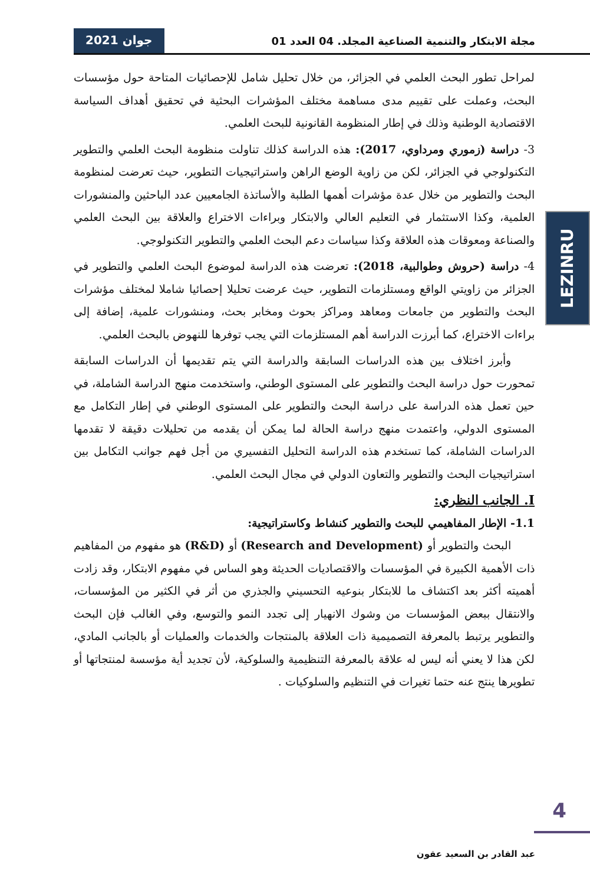مجلة الابتكار والتنمية الصناعية المجلد. 04 العدد 01 جوان 2021
LEZINRU
لمراحل تطور البحث العلمي في الجزائر، من خلال تحليل شامل للإحصائيات المتاحة حول مؤسسات البحث، وعملت على تقييم مدى مساهمة مختلف المؤشرات البحثية في تحقيق أهداف السياسة الاقتصادية الوطنية وذلك في إطار المنظومة القانونية للبحث العلمي.
3- دراسة (زموري ومرداوي، 2017): هذه الدراسة كذلك تناولت منظومة البحث العلمي والتطوير التكنولوجي في الجزائر، لكن من زاوية الوضع الراهن واستراتيجيات التطوير، حيث تعرضت لمنظومة البحث والتطوير من خلال عدة مؤشرات أهمها الطلبة والأساتذة الجامعيين عدد الباحثين والمنشورات العلمية، وكذا الاستثمار في التعليم العالي والابتكار وبراءات الاختراع والعلاقة بين البحث العلمي والصناعة ومعوقات هذه العلاقة وكذا سياسات دعم البحث العلمي والتطوير التكنولوجي.
4- دراسة (حروش وطوالبية، 2018): تعرضت هذه الدراسة لموضوع البحث العلمي والتطوير في الجزائر من زاويتي الواقع ومستلزمات التطوير، حيث عرضت تحليلا إحصائيا شاملا لمختلف مؤشرات البحث والتطوير من جامعات ومعاهد ومراكز بحوث ومخابر بحث، ومنشورات علمية، إضافة إلى براءات الاختراع، كما أبرزت الدراسة أهم المستلزمات التي يجب توفرها للنهوض بالبحث العلمي.
وأبرز اختلاف بين هذه الدراسات السابقة والدراسة التي يتم تقديمها أن الدراسات السابقة تمحورت حول دراسة البحث والتطوير على المستوى الوطني، واستخدمت منهج الدراسة الشاملة، في حين تعمل هذه الدراسة على دراسة البحث والتطوير على المستوى الوطني في إطار التكامل مع المستوى الدولي، واعتمدت منهج دراسة الحالة لما يمكن أن يقدمه من تحليلات دقيقة لا تقدمها الدراسات الشاملة، كما تستخدم هذه الدراسة التحليل التفسيري من أجل فهم جوانب التكامل بين استراتيجيات البحث والتطوير والتعاون الدولي في مجال البحث العلمي.
I. الجانب النظري:
1.1- الإطار المفاهيمي للبحث والتطوير كنشاط وكاستراتيجية:
البحث والتطوير أو (Research and Development) أو (R&D) هو مفهوم من المفاهيم ذات الأهمية الكبيرة في المؤسسات والاقتصاديات الحديثة وهو الساس في مفهوم الابتكار، وقد زادت أهميته أكثر بعد اكتشاف ما للابتكار بنوعيه التحسيني والجذري من أثر في الكثير من المؤسسات، والانتقال ببعض المؤسسات من وشوك الانهيار إلى تجدد النمو والتوسع، وفي الغالب فإن البحث والتطوير يرتبط بالمعرفة التصميمية ذات العلاقة بالمنتجات والخدمات والعمليات أو بالجانب المادي، لكن هذا لا يعني أنه ليس له علاقة بالمعرفة التنظيمية والسلوكية، لأن تجديد أية مؤسسة لمنتجاتها أو تطويرها ينتج عنه حتما تغيرات في التنظيم والسلوكيات .
4
عبد القادر بن السعيد عقون